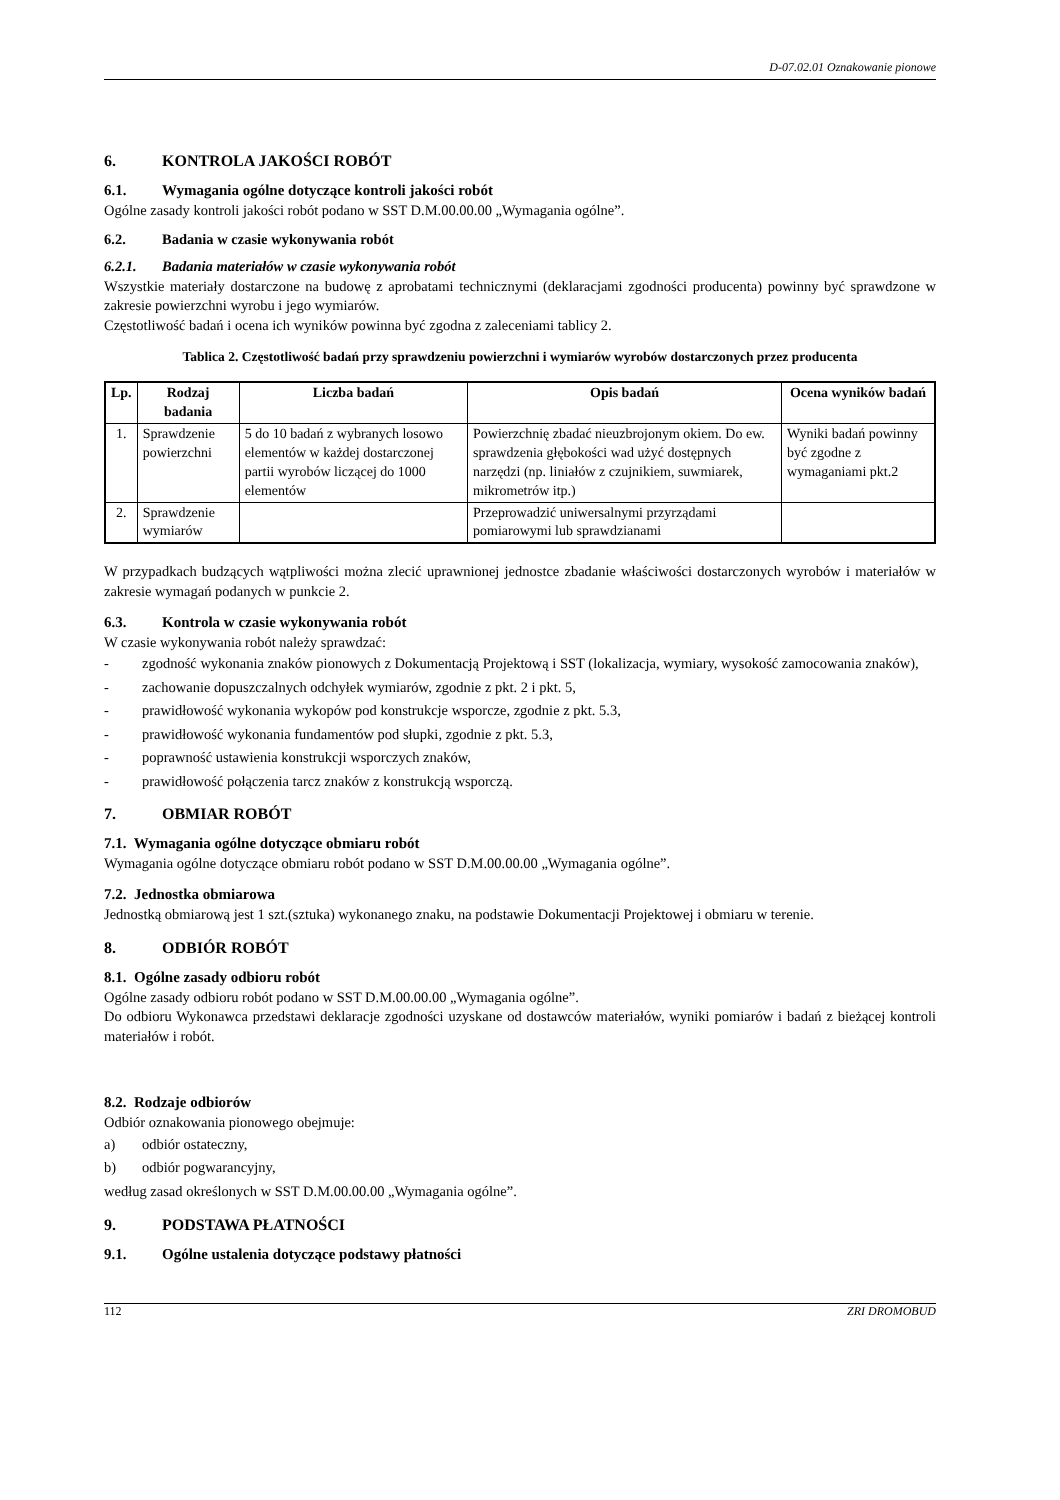D-07.02.01 Oznakowanie pionowe
6. KONTROLA JAKOŚCI ROBÓT
6.1. Wymagania ogólne dotyczące kontroli jakości robót
Ogólne zasady kontroli jakości robót podano w SST D.M.00.00.00 „Wymagania ogólne”.
6.2. Badania w czasie wykonywania robót
6.2.1. Badania materiałów w czasie wykonywania robót
Wszystkie materiały dostarczone na budowę z aprobatami technicznymi (deklaracjami zgodności producenta) powinny być sprawdzone w zakresie powierzchni wyrobu i jego wymiarów.
Częstotliwość badań i ocena ich wyników powinna być zgodna z zaleceniami tablicy 2.
Tablica 2. Częstotliwość badań przy sprawdzeniu powierzchni i wymiarów wyrobów dostarczonych przez producenta
| Lp. | Rodzaj badania | Liczba badań | Opis badań | Ocena wyników badań |
| --- | --- | --- | --- | --- |
| 1. | Sprawdzenie powierzchni | 5 do 10 badań z wybranych losowo elementów w każdej dostarczonej partii wyrobów liczącej do 1000 elementów | Powierzchnię zbadać nieuzbrojonym okiem. Do ew. sprawdzenia głębokości wad użyć dostępnych narzędzi (np. liniałów z czujnikiem, suwmiarek, mikrometrów itp.) | Wyniki badań powinny być zgodne z wymaganiami pkt.2 |
| 2. | Sprawdzenie wymiarów | | Przeprowadzić uniwersalnymi przyrządami pomiarowymi lub sprawdzianami | |
W przypadkach budzących wątpliwości można zlecić uprawnionej jednostce zbadanie właściwości dostarczonych wyrobów i materiałów w zakresie wymagań podanych w punkcie 2.
6.3. Kontrola w czasie wykonywania robót
W czasie wykonywania robót należy sprawdzać:
- zgodność wykonania znaków pionowych z Dokumentacją Projektową i SST (lokalizacja, wymiary, wysokość zamocowania znaków),
- zachowanie dopuszczalnych odchyłek wymiarów, zgodnie z pkt. 2 i pkt. 5,
- prawidłowość wykonania wykopów pod konstrukcje wsporcze, zgodnie z pkt. 5.3,
- prawidłowość wykonania fundamentów pod słupki, zgodnie z pkt. 5.3,
- poprawność ustawienia konstrukcji wsporczych znaków,
- prawidłowość połączenia tarcz znaków z konstrukcją wsporczą.
7. OBMIAR ROBÓT
7.1. Wymagania ogólne dotyczące obmiaru robót
Wymagania ogólne dotyczące obmiaru robót podano w SST D.M.00.00.00 „Wymagania ogólne”.
7.2. Jednostka obmiarowa
Jednostką obmiarową jest 1 szt.(sztuka) wykonanego znaku, na podstawie Dokumentacji Projektowej i obmiaru w terenie.
8. ODBIÓR ROBÓT
8.1. Ogólne zasady odbioru robót
Ogólne zasady odbioru robót podano w SST D.M.00.00.00 „Wymagania ogólne”.
Do odbioru Wykonawca przedstawi deklaracje zgodności uzyskane od dostawców materiałów, wyniki pomiarów i badań z bieżącej kontroli materiałów i robót.
8.2. Rodzaje odbiorów
Odbiór oznakowania pionowego obejmuje:
a) odbiór ostateczny,
b) odbiór pogwarancyjny,
według zasad określonych w SST D.M.00.00.00 „Wymagania ogólne”.
9. PODSTAWA PŁATNOŚCI
9.1. Ogólne ustalenia dotyczące podstawy płatności
112 ZRI DROMOBUD